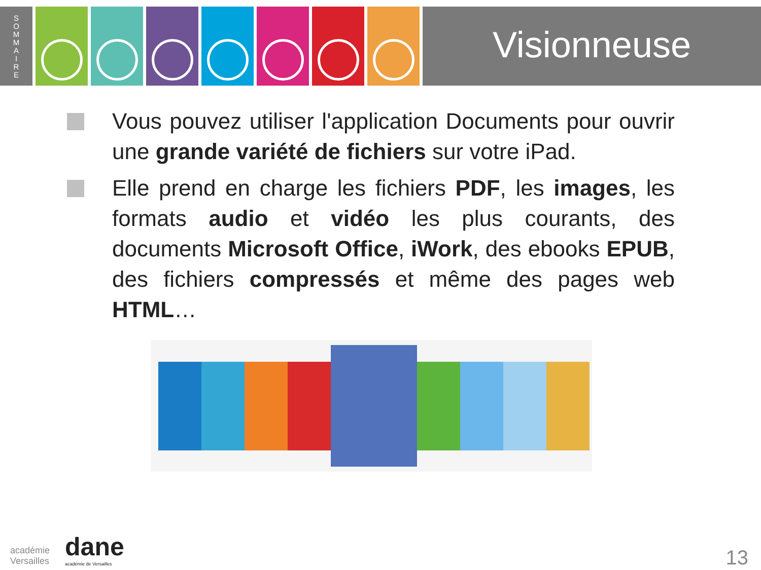S
O
M
M
A
I
R
E
Visionneuse
Vous pouvez utiliser l'application Documents pour ouvrir une grande variété de fichiers sur votre iPad.
Elle prend en charge les fichiers PDF, les images, les formats audio et vidéo les plus courants, des documents Microsoft Office, iWork, des ebooks EPUB, des fichiers compressés et même des pages web HTML…
académie
Versailles
dane
académie de Versailles
13